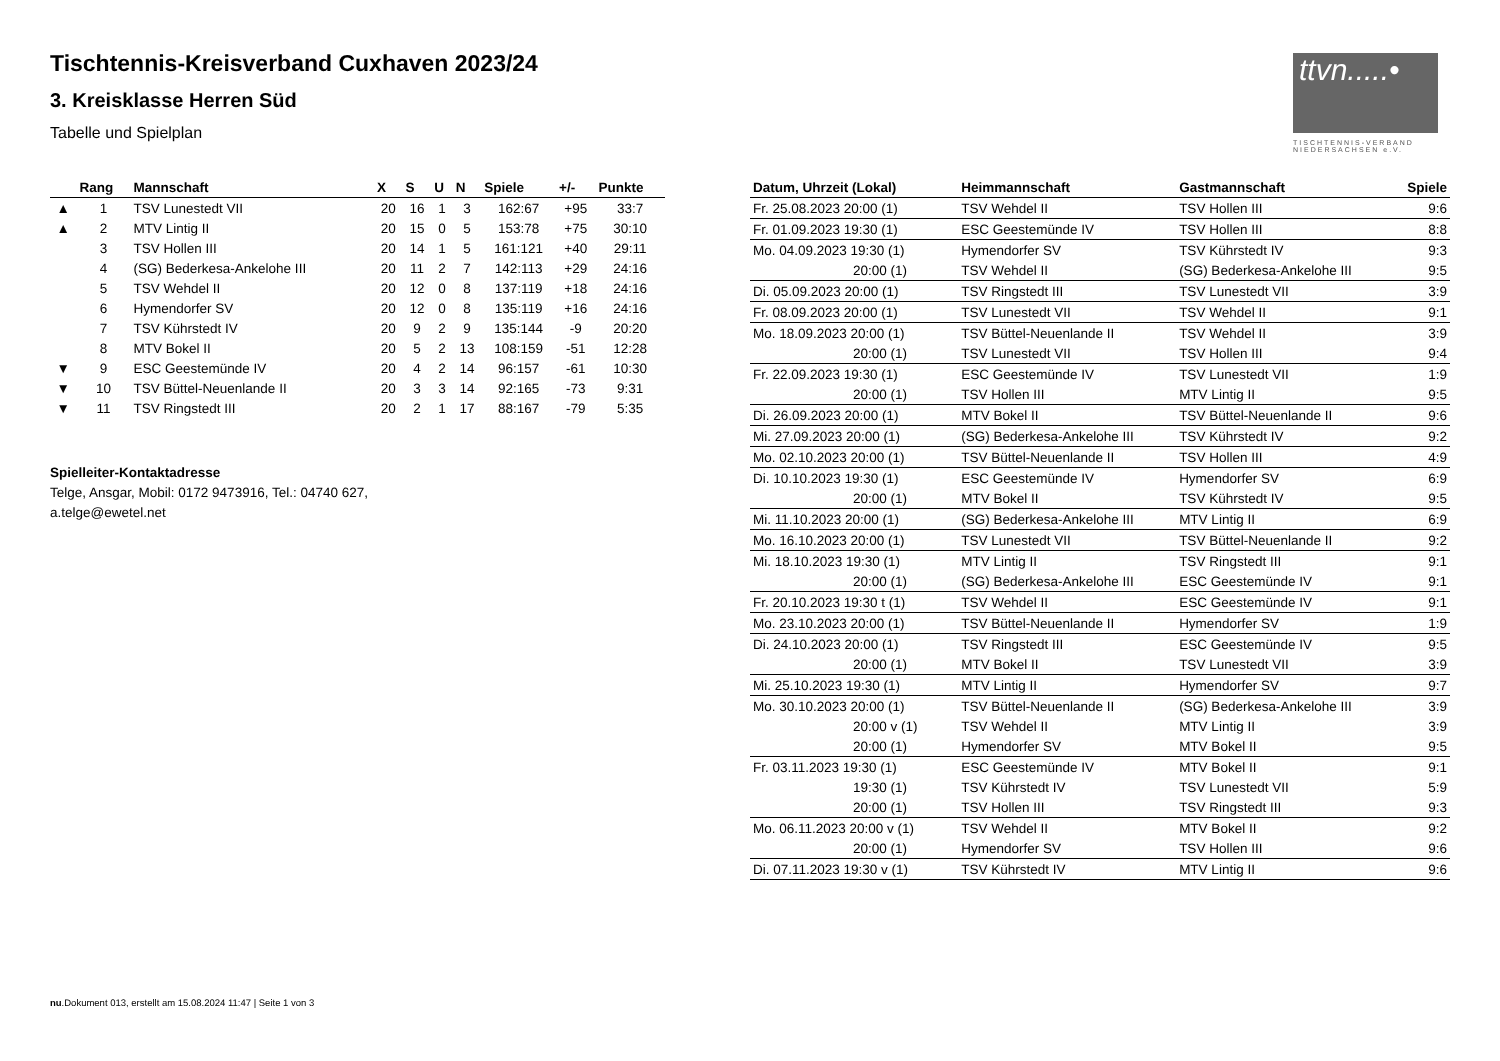ttvn.....•
TISCHTENNIS-VERBAND NIEDERSACHSEN e.V.
Tischtennis-Kreisverband Cuxhaven 2023/24
3. Kreisklasse Herren Süd
Tabelle und Spielplan
| | Rang | Mannschaft | X | S | U | N | Spiele | +/- | Punkte |
| --- | --- | --- | --- | --- | --- | --- | --- | --- | --- |
| ▲ | 1 | TSV Lunestedt VII | 20 | 16 | 1 | 3 | 162:67 | +95 | 33:7 |
| ▲ | 2 | MTV Lintig II | 20 | 15 | 0 | 5 | 153:78 | +75 | 30:10 |
| | 3 | TSV Hollen III | 20 | 14 | 1 | 5 | 161:121 | +40 | 29:11 |
| | 4 | (SG) Bederkesa-Ankelohe III | 20 | 11 | 2 | 7 | 142:113 | +29 | 24:16 |
| | 5 | TSV Wehdel II | 20 | 12 | 0 | 8 | 137:119 | +18 | 24:16 |
| | 6 | Hymendorfer SV | 20 | 12 | 0 | 8 | 135:119 | +16 | 24:16 |
| | 7 | TSV Kührstedt IV | 20 | 9 | 2 | 9 | 135:144 | -9 | 20:20 |
| | 8 | MTV Bokel II | 20 | 5 | 2 | 13 | 108:159 | -51 | 12:28 |
| ▼ | 9 | ESC Geestemünde IV | 20 | 4 | 2 | 14 | 96:157 | -61 | 10:30 |
| ▼ | 10 | TSV Büttel-Neuenlande II | 20 | 3 | 3 | 14 | 92:165 | -73 | 9:31 |
| ▼ | 11 | TSV Ringstedt III | 20 | 2 | 1 | 17 | 88:167 | -79 | 5:35 |
Spielleiter-Kontaktadresse
Telge, Ansgar, Mobil: 0172 9473916, Tel.: 04740 627,
a.telge@ewetel.net
| Datum, Uhrzeit (Lokal) | Heimmannschaft | Gastmannschaft | Spiele |
| --- | --- | --- | --- |
| Fr. 25.08.2023 20:00 (1) | TSV Wehdel II | TSV Hollen III | 9:6 |
| Fr. 01.09.2023 19:30 (1) | ESC Geestemünde IV | TSV Hollen III | 8:8 |
| Mo. 04.09.2023 19:30 (1) | Hymendorfer SV | TSV Kührstedt IV | 9:3 |
| 20:00 (1) | TSV Wehdel II | (SG) Bederkesa-Ankelohe III | 9:5 |
| Di. 05.09.2023 20:00 (1) | TSV Ringstedt III | TSV Lunestedt VII | 3:9 |
| Fr. 08.09.2023 20:00 (1) | TSV Lunestedt VII | TSV Wehdel II | 9:1 |
| Mo. 18.09.2023 20:00 (1) | TSV Büttel-Neuenlande II | TSV Wehdel II | 3:9 |
| 20:00 (1) | TSV Lunestedt VII | TSV Hollen III | 9:4 |
| Fr. 22.09.2023 19:30 (1) | ESC Geestemünde IV | TSV Lunestedt VII | 1:9 |
| 20:00 (1) | TSV Hollen III | MTV Lintig II | 9:5 |
| Di. 26.09.2023 20:00 (1) | MTV Bokel II | TSV Büttel-Neuenlande II | 9:6 |
| Mi. 27.09.2023 20:00 (1) | (SG) Bederkesa-Ankelohe III | TSV Kührstedt IV | 9:2 |
| Mo. 02.10.2023 20:00 (1) | TSV Büttel-Neuenlande II | TSV Hollen III | 4:9 |
| Di. 10.10.2023 19:30 (1) | ESC Geestemünde IV | Hymendorfer SV | 6:9 |
| 20:00 (1) | MTV Bokel II | TSV Kührstedt IV | 9:5 |
| Mi. 11.10.2023 20:00 (1) | (SG) Bederkesa-Ankelohe III | MTV Lintig II | 6:9 |
| Mo. 16.10.2023 20:00 (1) | TSV Lunestedt VII | TSV Büttel-Neuenlande II | 9:2 |
| Mi. 18.10.2023 19:30 (1) | MTV Lintig II | TSV Ringstedt III | 9:1 |
| 20:00 (1) | (SG) Bederkesa-Ankelohe III | ESC Geestemünde IV | 9:1 |
| Fr. 20.10.2023 19:30 t (1) | TSV Wehdel II | ESC Geestemünde IV | 9:1 |
| Mo. 23.10.2023 20:00 (1) | TSV Büttel-Neuenlande II | Hymendorfer SV | 1:9 |
| Di. 24.10.2023 20:00 (1) | TSV Ringstedt III | ESC Geestemünde IV | 9:5 |
| 20:00 (1) | MTV Bokel II | TSV Lunestedt VII | 3:9 |
| Mi. 25.10.2023 19:30 (1) | MTV Lintig II | Hymendorfer SV | 9:7 |
| Mo. 30.10.2023 20:00 (1) | TSV Büttel-Neuenlande II | (SG) Bederkesa-Ankelohe III | 3:9 |
| 20:00 v (1) | TSV Wehdel II | MTV Lintig II | 3:9 |
| 20:00 (1) | Hymendorfer SV | MTV Bokel II | 9:5 |
| Fr. 03.11.2023 19:30 (1) | ESC Geestemünde IV | MTV Bokel II | 9:1 |
| 19:30 (1) | TSV Kührstedt IV | TSV Lunestedt VII | 5:9 |
| 20:00 (1) | TSV Hollen III | TSV Ringstedt III | 9:3 |
| Mo. 06.11.2023 20:00 v (1) | TSV Wehdel II | MTV Bokel II | 9:2 |
| 20:00 (1) | Hymendorfer SV | TSV Hollen III | 9:6 |
| Di. 07.11.2023 19:30 v (1) | TSV Kührstedt IV | MTV Lintig II | 9:6 |
nu.Dokument 013, erstellt am 15.08.2024 11:47 | Seite 1 von 3